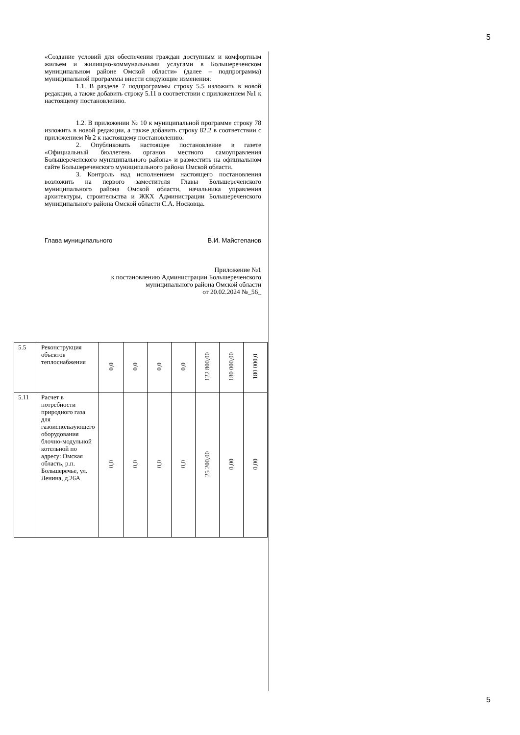5
«Создание условий для обеспечения граждан доступным и комфортным жильем и жилищно-коммунальными услугами в Большереченском муниципальном районе Омской области» (далее – подпрограмма) муниципальной программы внести следующие изменения:
1.1. В разделе 7 подпрограммы строку 5.5 изложить в новой редакции, а также добавить строку 5.11 в соответствии с приложением №1 к настоящему постановлению.
1.2. В приложении № 10 к муниципальной программе строку 78 изложить в новой редакции, а также добавить строку 82.2 в соответствии с приложением № 2 к настоящему постановлению.
2. Опубликовать настоящее постановление в газете «Официальный бюллетень органов местного самоуправления Большереченского муниципального района» и разместить на официальном сайте Большереченского муниципального района Омской области.
3. Контроль над исполнением настоящего постановления возложить на первого заместителя Главы Большереченского муниципального района Омской области, начальника управления архитектуры, строительства и ЖКХ Администрации Большереченского муниципального района Омской области С.А. Носковца.
Глава муниципального В.И. Майстепанов
Приложение №1
к постановлению Администрации Большереченского
муниципального района Омской области
от 20.02.2024 №_56_
| 5.5 | Реконструкция объектов теплоснабжения | 0,0 | 0,0 | 0,0 | 0,0 | 122 800,00 | 180 000,00 | 180 000,0 |
| 5.11 | Расчет в потребности природного газа для газоиспользующего оборудования блочно-модульной котельной по адресу: Омская область, р.п. Большеречье, ул. Ленина, д.26А | 0,0 | 0,0 | 0,0 | 0,0 | 25 200,00 | 0,00 | 0,00 |
5